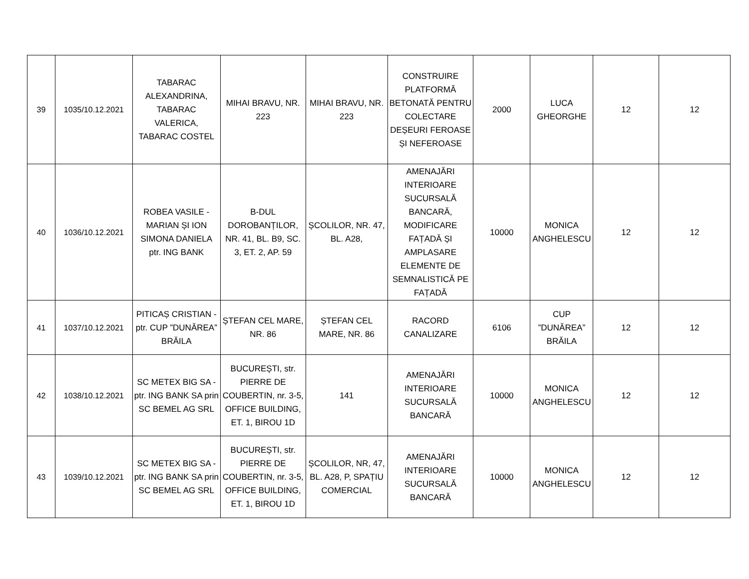| 39 | 1035/10.12.2021 | TABARAC ALEXANDRINA, TABARAC VALERICA, TABARAC COSTEL | MIHAI BRAVU, NR. 223 | MIHAI BRAVU, NR. 223 | CONSTRUIRE PLATFORMĂ BETONATĂ PENTRU COLECTARE DEȘEURI FEROASE ȘI NEFEROASE | 2000 | LUCA GHEORGHE | 12 | 12 |
| 40 | 1036/10.12.2021 | ROBEA VASILE - MARIAN ȘI ION SIMONA DANIELA ptr. ING BANK | B-DUL DOROBANȚILOR, NR. 41, BL. B9, SC. 3, ET. 2, AP. 59 | ȘCOLILOR, NR. 47, BL. A28, | AMENAJĂRI INTERIOARE SUCURSALĂ BANCARĂ, MODIFICARE FAȚADĂ ȘI AMPLASARE ELEMENTE DE SEMNALISTICĂ PE FAȚADĂ | 10000 | MONICA ANGHELESCU | 12 | 12 |
| 41 | 1037/10.12.2021 | PITICAȘ CRISTIAN - ptr. CUP ”DUNĂREA” BRĂILA | ȘTEFAN CEL MARE, NR. 86 | ȘTEFAN CEL MARE, NR. 86 | RACORD CANALIZARE | 6106 | CUP ”DUNĂREA” BRĂILA | 12 | 12 |
| 42 | 1038/10.12.2021 | SC METEX BIG SA - ptr. ING BANK SA prin SC BEMEL AG SRL | BUCUREȘTI, str. PIERRE DE COUBERTIN, nr. 3-5, OFFICE BUILDING, ET. 1, BIROU 1D | 141 | AMENAJĂRI INTERIOARE SUCURSALĂ BANCARĂ | 10000 | MONICA ANGHELESCU | 12 | 12 |
| 43 | 1039/10.12.2021 | SC METEX BIG SA - ptr. ING BANK SA prin SC BEMEL AG SRL | BUCUREȘTI, str. PIERRE DE COUBERTIN, nr. 3-5, OFFICE BUILDING, ET. 1, BIROU 1D | ȘCOLILOR, NR, 47, BL. A28, P, SPAȚIU COMERCIAL | AMENAJĂRI INTERIOARE SUCURSALĂ BANCARĂ | 10000 | MONICA ANGHELESCU | 12 | 12 |